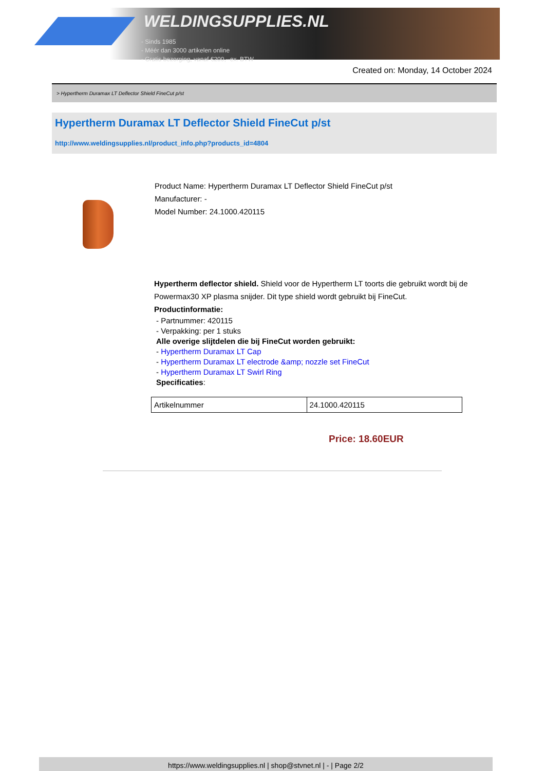WELDINGSUPPLIES.NL
- Sinds 1985
- Méér dan 3000 artikelen online
- Gratis bezorging, vanaf €200,--ex. BTW
Created on: Monday, 14 October 2024
> Hypertherm Duramax LT Deflector Shield FineCut p/st
Hypertherm Duramax LT Deflector Shield FineCut p/st
http://www.weldingsupplies.nl/product_info.php?products_id=4804
Product Name: Hypertherm Duramax LT Deflector Shield FineCut p/st
Manufacturer: -
Model Number: 24.1000.420115
Hypertherm deflector shield. Shield voor de Hypertherm LT toorts die gebruikt wordt bij de Powermax30 XP plasma snijder. Dit type shield wordt gebruikt bij FineCut.
Productinformatie:
- Partnummer: 420115
- Verpakking: per 1 stuks
Alle overige slijtdelen die bij FineCut worden gebruikt:
- Hypertherm Duramax LT Cap
- Hypertherm Duramax LT electrode &amp; nozzle set FineCut
- Hypertherm Duramax LT Swirl Ring
Specificaties:
| Artikelnummer | 24.1000.420115 |
Price: 18.60EUR
https://www.weldingsupplies.nl | shop@stvnet.nl | - | Page 2/2